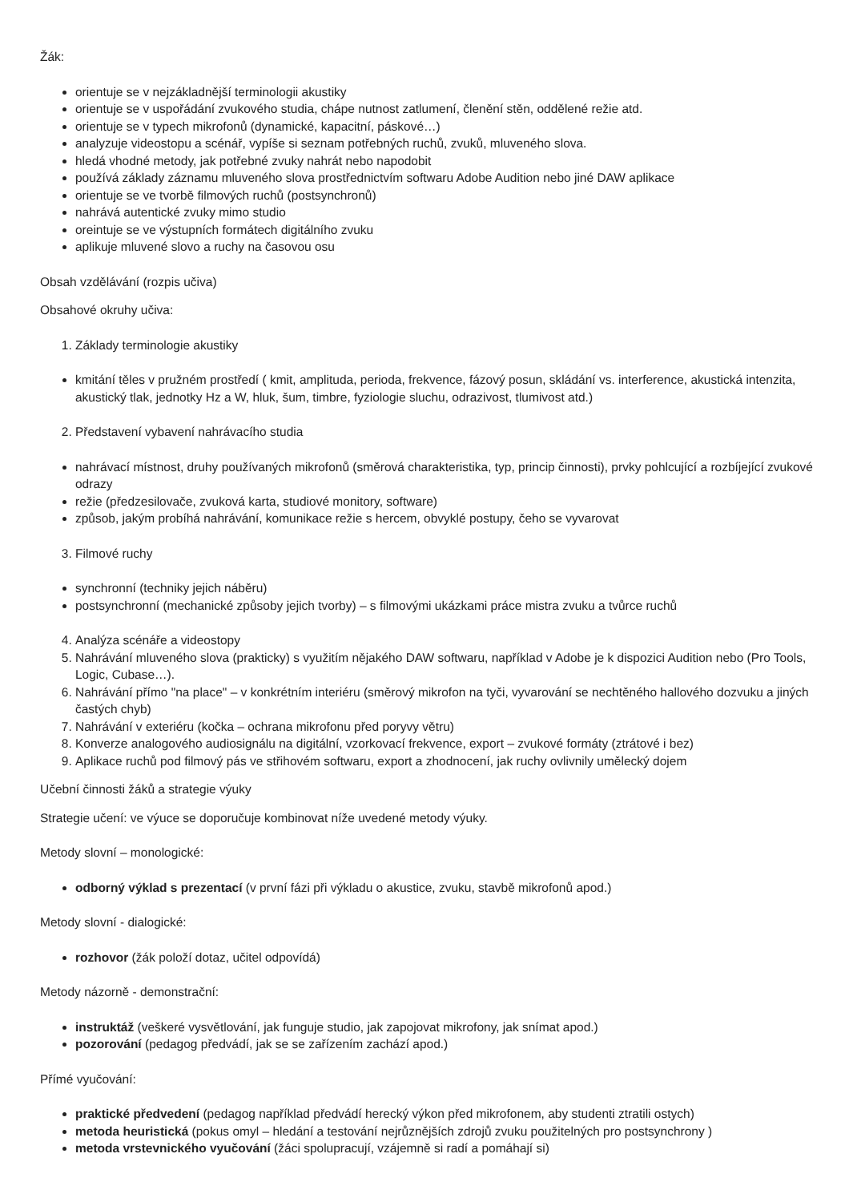Žák:
orientuje se v nejzákladnější terminologii akustiky
orientuje se v uspořádání zvukového studia, chápe nutnost zatlumení, členění stěn, oddělené režie atd.
orientuje se v typech mikrofonů (dynamické, kapacitní, páskové…)
analyzuje videostopu a scénář, vypíše si seznam potřebných ruchů, zvuků, mluveného slova.
hledá vhodné metody, jak potřebné zvuky nahrát nebo napodobit
používá základy záznamu mluveného slova prostřednictvím softwaru Adobe Audition nebo jiné DAW aplikace
orientuje se ve tvorbě filmových ruchů (postsynchronů)
nahrává autentické zvuky mimo studio
oreintuje se ve výstupních formátech digitálního zvuku
aplikuje mluvené slovo a ruchy na časovou osu
Obsah vzdělávání (rozpis učiva)
Obsahové okruhy učiva:
1. Základy terminologie akustiky
kmitání těles v pružném prostředí ( kmit, amplituda, perioda, frekvence, fázový posun, skládání vs. interference, akustická intenzita, akustický tlak, jednotky Hz a W, hluk, šum, timbre, fyziologie sluchu, odrazivost, tlumivost atd.)
2. Představení vybavení nahrávacího studia
nahrávací místnost, druhy používaných mikrofonů (směrová charakteristika, typ, princip činnosti), prvky pohlcující a rozbíjející zvukové odrazy
režie (předzesilovače, zvuková karta, studiové monitory, software)
způsob, jakým probíhá nahrávání, komunikace režie s hercem, obvyklé postupy, čeho se vyvarovat
3. Filmové ruchy
synchronní (techniky jejich náběru)
postsynchronní (mechanické způsoby jejich tvorby) – s filmovými ukázkami práce mistra zvuku a tvůrce ruchů
4. Analýza scénáře a videostopy
5. Nahrávání mluveného slova (prakticky) s využitím nějakého DAW softwaru, například v Adobe je k dispozici Audition nebo (Pro Tools, Logic, Cubase…).
6. Nahrávání přímo "na place" – v konkrétním interiéru (směrový mikrofon na tyči, vyvarování se nechtěného hallového dozvuku a jiných častých chyb)
7. Nahrávání v exteriéru (kočka – ochrana mikrofonu před poryvy větru)
8. Konverze analogového audiosignálu na digitální, vzorkovací frekvence, export – zvukové formáty (ztrátové i bez)
9. Aplikace ruchů pod filmový pás ve střihovém softwaru, export a zhodnocení, jak ruchy ovlivnily umělecký dojem
Učební činnosti žáků a strategie výuky
Strategie učení: ve výuce se doporučuje kombinovat níže uvedené metody výuky.
Metody slovní – monologické:
odborný výklad s prezentací (v první fázi při výkladu o akustice, zvuku, stavbě mikrofonů apod.)
Metody slovní - dialogické:
rozhovor (žák položí dotaz, učitel odpovídá)
Metody názorně - demonstrační:
instruktáž (veškeré vysvětlování, jak funguje studio, jak zapojovat mikrofony, jak snímat apod.)
pozorování (pedagog předvádí, jak se se zařízením zachází apod.)
Přímé vyučování:
praktické předvedení (pedagog například předvádí herecký výkon před mikrofonem, aby studenti ztratili ostych)
metoda heuristická (pokus omyl – hledání a testování nejrůznějších zdrojů zvuku použitelných pro postsynchrony )
metoda vrstevnického vyučování (žáci spolupracují, vzájemně si radí a pomáhají si)